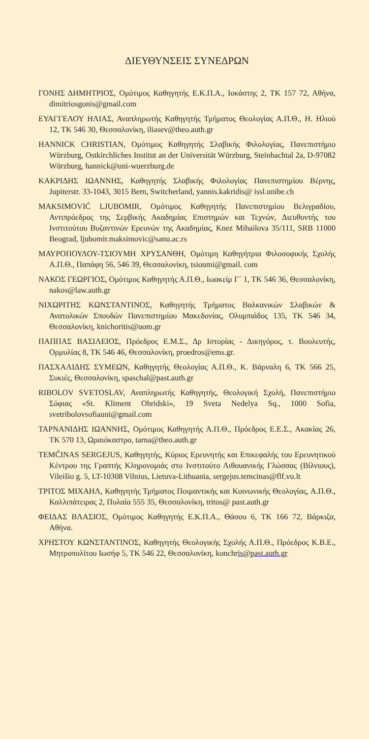ΔΙΕΥΘΥΝΣΕΙΣ ΣΥΝΕΔΡΩΝ
ΓΟΝΗΣ ΔΗΜΗΤΡΙΟΣ, Ομότιμος Καθηγητής Ε.Κ.Π.Α., Ιοκάστης 2, ΤΚ 157 72, Αθήνα, dimitriosgonis@gmail.com
ΕΥΑΓΓΕΛΟΥ ΗΛΙΑΣ, Αναπληρωτής Καθηγητής Τμήματος Θεολογίας Α.Π.Θ., Η. Ηλιού 12, ΤΚ 546 30, Θεσσαλονίκη, iliasev@theo.auth.gr
HANNICK CHRISTIAN, Ομότιμος Καθηγητής Σλαβικής Φιλολογίας, Πανεπιστήμιο Würzburg, Ostkirchliches Institut an der Universität Würzburg, Steinbachtal 2a, D-97082 Würzburg, hannick@uni-wuerzburg.de
ΚΑΚΡΙΔΗΣ ΙΩΑΝΝΗΣ, Καθηγητής Σλαβικής Φιλολογίας Πανεπιστημίου Βέρνης, Jupiterstr. 33-1043, 3015 Bern, Switcherland, yannis.kakridis@ issl.unibe.ch
MAKSIMOVIĆ LJUBOMIR, Ομότιμος Καθηγητής Πανεπιστημίου Βελιγραδίου, Αντιπρόεδρος της Σερβικής Ακαδημίας Επιστημών και Τεχνών, Διευθυντής του Ινστιτούτου Βυζαντινών Ερευνών της Ακαδημίας, Knez Mihailova 35/111, SRB 11000 Beograd, ljubomir.maksimovic@sanu.ac.rs
ΜΑΥΡΟΠΟΥΛΟΥ-ΤΣΙΟΥΜΗ ΧΡΥΣΑΝΘΗ, Ομότιμη Καθηγήτρια Φιλοσοφικής Σχολής Α.Π.Θ., Παπάφη 56, 546 39, Θεσσαλονίκη, tsioumi@gmail. com
ΝΑΚΟΣ ΓΕΩΡΓΙΟΣ, Ομότιμος Καθηγητής Α.Π.Θ., Ιωακείμ Γ΄ 1, ΤΚ 546 36, Θεσσαλονίκη, nakos@law.auth.gr
ΝΙΧΩΡΙΤΗΣ ΚΩΝΣΤΑΝΤΙΝΟΣ, Καθηγητής Τμήματος Βαλκανικών Σλαβικών & Ανατολικών Σπουδών Πανεπιστημίου Μακεδονίας, Ολυμπιάδος 135, ΤΚ 546 34, Θεσσαλονίκη, knichoritis@uom.gr
ΠΑΠΠΑΣ ΒΑΣΙΛΕΙΟΣ, Πρόεδρος Ε.Μ.Σ., Δρ Ιστορίας - Δικηγόρος, τ. Βουλευτής, Ορμυλίας 8, ΤΚ 546 46, Θεσσαλονίκη, proedros@ems.gr.
ΠΑΣΧΑΛΙΔΗΣ ΣΥΜΕΩΝ, Καθηγητής Θεολογίας Α.Π.Θ., Κ. Βάρναλη 6, ΤΚ 566 25, Συκιές, Θεσσαλονίκη, spaschal@past.auth.gr
RIBOLOV SVETOSLAV, Αναπληρωτής Καθηγητής, Θεολογική Σχολή, Πανεπιστήμιο Σόφιας «St. Kliment Ohridski», 19 Sveta Nedelya Sq., 1000 Sofia, svetribolovsofiauni@gmail.com
ΤΑΡΝΑΝΙΔΗΣ ΙΩΑΝΝΗΣ, Ομότιμος Καθηγητής Α.Π.Θ., Πρόεδρος Ε.Ε.Σ., Ακακίας 26, ΤΚ 570 13, Ωραιόκαστρο, tarna@theo.auth.gr
TEMČINAS SERGEJUS, Καθηγητής, Κύριος Ερευνητής και Επικεφαλής του Ερευνητικού Κέντρου της Γραπτής Κληρονομιάς στο Ινστιτούτο Λιθουανικής Γλώσσας (Βίλνιους), Vileišio g. 5, LT-10308 Vilnius, Lietuva-Lithuania, sergejus.temcinas@flf.vu.lt
ΤΡΙΤΟΣ ΜΙΧΑΗΛ, Καθηγητής Τμήματος Ποιμαντικής και Κοινωνικής Θεολογίας, Α.Π.Θ., Καλλιπάτειρας 2, Πυλαία 555 35, Θεσσαλονίκη, tritos@ past.auth.gr
ΦΕΙΔΑΣ ΒΛΑΣΙΟΣ, Ομότιμος Καθηγητής Ε.Κ.Π.Α., Θάσου 6, ΤΚ 166 72, Βάρκιζα, Αθήνα.
ΧΡΗΣΤΟΥ ΚΩΝΣΤΑΝΤΙΝΟΣ, Καθηγητής Θεολογικής Σχολής Α.Π.Θ., Πρόεδρος Κ.Β.Ε., Μητροπολίτου Ιωσήφ 5, ΤΚ 546 22, Θεσσαλονίκη, konchris@past.auth.gr